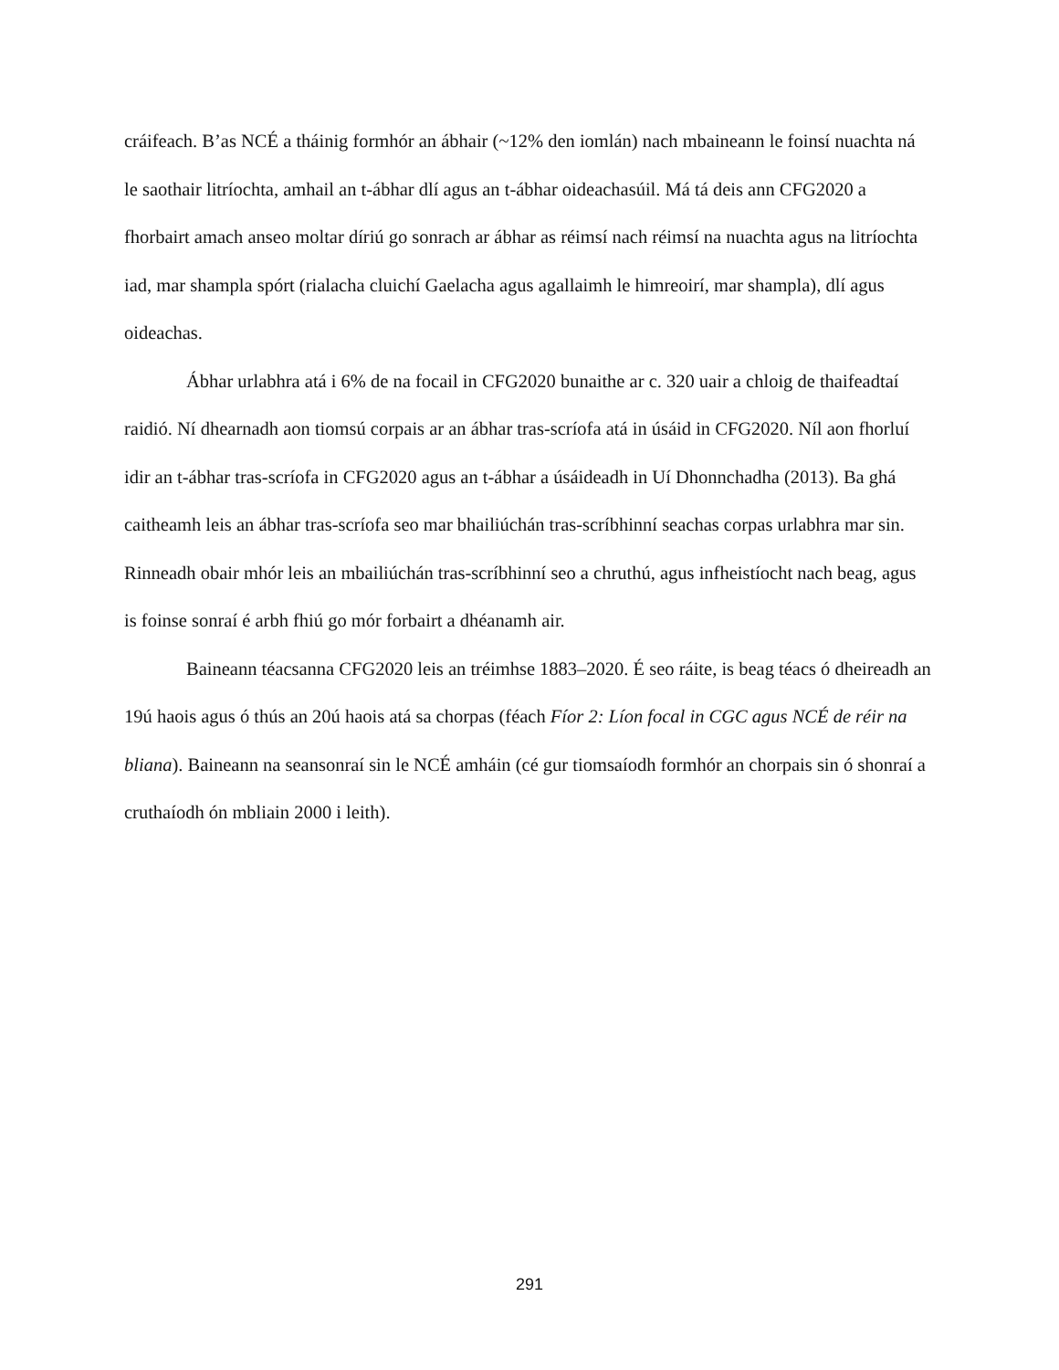cráifeach. B’as NCÉ a tháinig formhór an ábhair (~12% den iomlán) nach mbaineann le foinsí nuachta ná le saothair litríochta, amhail an t-ábhar dlí agus an t-ábhar oideachasúil. Má tá deis ann CFG2020 a fhorbairt amach anseo moltar díriú go sonrach ar ábhar as réimsí nach réimsí na nuachta agus na litríochta iad, mar shampla spórt (rialacha cluichí Gaelacha agus agallaimh le himreoirí, mar shampla), dlí agus oideachas.
Ábhar urlabhra atá i 6% de na focail in CFG2020 bunaithe ar c. 320 uair a chloig de thaifeadtaí raidió. Ní dhearnadh aon tiomsú corpais ar an ábhar tras-scríofa atá in úsáid in CFG2020. Níl aon fhorluí idir an t-ábhar tras-scríofa in CFG2020 agus an t-ábhar a úsáideadh in Uí Dhonnchadha (2013). Ba ghá caitheamh leis an ábhar tras-scríofa seo mar bhailiúchán tras-scríbhinní seachas corpas urlabhra mar sin. Rinneadh obair mhór leis an mbailiúchán tras-scríbhinní seo a chruthú, agus infheistíocht nach beag, agus is foinse sonraí é arbh fhiú go mór forbairt a dhéanamh air.
Baineann téacsanna CFG2020 leis an tréimhse 1883–2020. É seo ráite, is beag téacs ó dheireadh an 19ú haois agus ó thús an 20ú haois atá sa chorpas (féach Fíor 2: Líon focal in CGC agus NCÉ de réir na bliana). Baineann na seansonraí sin le NCÉ amháin (cé gur tiomsaíodh formhór an chorpais sin ó shonraí a cruthaíodh ón mbliain 2000 i leith).
291